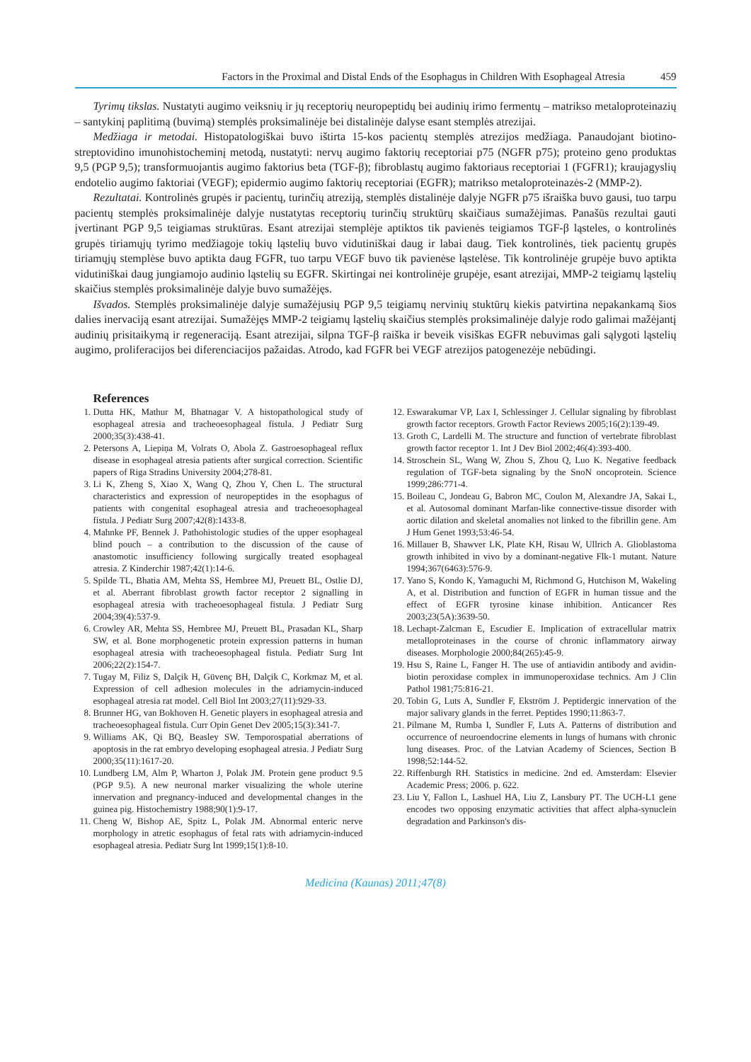Factors in the Proximal and Distal Ends of the Esophagus in Children With Esophageal Atresia 459
Tyrimų tikslas. Nustatyti augimo veiksnių ir jų receptorių neuropeptidų bei audinių irimo fermentų – matrikso metaloproteinazių – santykinį paplitimą (buvimą) stemplės proksimalinėje bei distalinėje dalyse esant stemplės atrezijai.
Medžiaga ir metodai. Histopatologiškai buvo ištirta 15-kos pacientų stemplės atrezijos medžiaga. Panaudojant biotino-streptovidino imunohistocheminį metodą, nustatyti: nervų augimo faktorių receptoriai p75 (NGFR p75); proteino geno produktas 9,5 (PGP 9,5); transformuojantis augimo faktorius beta (TGF-β); fibroblastų augimo faktoriaus receptoriai 1 (FGFR1); kraujagyslių endotelio augimo faktoriai (VEGF); epidermio augimo faktorių receptoriai (EGFR); matrikso metaloproteinazės-2 (MMP-2).
Rezultatai. Kontrolinės grupės ir pacientų, turinčių atreziją, stemplės distalinėje dalyje NGFR p75 išraiška buvo gausi, tuo tarpu pacientų stemplės proksimalinėje dalyje nustatytas receptorių turinčių struktūrų skaičiaus sumažėjimas. Panašūs rezultai gauti įvertinant PGP 9,5 teigiamas struktūras. Esant atrezijai stemplėje aptiktos tik pavienės teigiamos TGF-β ląsteles, o kontrolinės grupės tiriamųjų tyrimo medžiagoje tokių ląstelių buvo vidutiniškai daug ir labai daug. Tiek kontrolinės, tiek pacientų grupės tiriamųjų stemplėse buvo aptikta daug FGFR, tuo tarpu VEGF buvo tik pavienėse ląstelėse. Tik kontrolinėje grupėje buvo aptikta vidutiniškai daug jungiamojo audinio ląstelių su EGFR. Skirtingai nei kontrolinėje grupėje, esant atrezijai, MMP-2 teigiamų ląstelių skaičius stemplės proksimalinėje dalyje buvo sumažėjęs.
Išvados. Stemplės proksimalinėje dalyje sumažėjusių PGP 9,5 teigiamų nervinių stuktūrų kiekis patvirtina nepakankamą šios dalies inervaciją esant atrezijai. Sumažėjęs MMP-2 teigiamų ląstelių skaičius stemplės proksimalinėje dalyje rodo galimai mažėjantį audinių prisitaikymą ir regeneraciją. Esant atrezijai, silpna TGF-β raiška ir beveik visiškas EGFR nebuvimas gali sąlygoti ląstelių augimo, proliferacijos bei diferenciacijos pažaidas. Atrodo, kad FGFR bei VEGF atrezijos patogenezėje nebūdingi.
References
1. Dutta HK, Mathur M, Bhatnagar V. A histopathological study of esophageal atresia and tracheoesophageal fistula. J Pediatr Surg 2000;35(3):438-41.
2. Petersons A, Liepiņa M, Volrats O, Abola Z. Gastroesophageal reflux disease in esophageal atresia patients after surgical correction. Scientific papers of Riga Stradins University 2004;278-81.
3. Li K, Zheng S, Xiao X, Wang Q, Zhou Y, Chen L. The structural characteristics and expression of neuropeptides in the esophagus of patients with congenital esophageal atresia and tracheoesophageal fistula. J Pediatr Surg 2007;42(8):1433-8.
4. Mahnke PF, Bennek J. Pathohistologic studies of the upper esophageal blind pouch – a contribution to the discussion of the cause of anastomotic insufficiency following surgically treated esophageal atresia. Z Kinderchir 1987;42(1):14-6.
5. Spilde TL, Bhatia AM, Mehta SS, Hembree MJ, Preuett BL, Ostlie DJ, et al. Aberrant fibroblast growth factor receptor 2 signalling in esophageal atresia with tracheoesophageal fistula. J Pediatr Surg 2004;39(4):537-9.
6. Crowley AR, Mehta SS, Hembree MJ, Preuett BL, Prasadan KL, Sharp SW, et al. Bone morphogenetic protein expression patterns in human esophageal atresia with tracheoesophageal fistula. Pediatr Surg Int 2006;22(2):154-7.
7. Tugay M, Filiz S, Dalçik H, Güvenç BH, Dalçik C, Korkmaz M, et al. Expression of cell adhesion molecules in the adriamycin-induced esophageal atresia rat model. Cell Biol Int 2003;27(11):929-33.
8. Brunner HG, van Bokhoven H. Genetic players in esophageal atresia and tracheoesophageal fistula. Curr Opin Genet Dev 2005;15(3):341-7.
9. Williams AK, Qi BQ, Beasley SW. Temporospatial aberrations of apoptosis in the rat embryo developing esophageal atresia. J Pediatr Surg 2000;35(11):1617-20.
10. Lundberg LM, Alm P, Wharton J, Polak JM. Protein gene product 9.5 (PGP 9.5). A new neuronal marker visualizing the whole uterine innervation and pregnancy-induced and developmental changes in the guinea pig. Histochemistry 1988;90(1):9-17.
11. Cheng W, Bishop AE, Spitz L, Polak JM. Abnormal enteric nerve morphology in atretic esophagus of fetal rats with adriamycin-induced esophageal atresia. Pediatr Surg Int 1999;15(1):8-10.
12. Eswarakumar VP, Lax I, Schlessinger J. Cellular signaling by fibroblast growth factor receptors. Growth Factor Reviews 2005;16(2):139-49.
13. Groth C, Lardelli M. The structure and function of vertebrate fibroblast growth factor receptor 1. Int J Dev Biol 2002;46(4):393-400.
14. Stroschein SL, Wang W, Zhou S, Zhou Q, Luo K. Negative feedback regulation of TGF-beta signaling by the SnoN oncoprotein. Science 1999;286:771-4.
15. Boileau C, Jondeau G, Babron MC, Coulon M, Alexandre JA, Sakai L, et al. Autosomal dominant Marfan-like connective-tissue disorder with aortic dilation and skeletal anomalies not linked to the fibrillin gene. Am J Hum Genet 1993;53:46-54.
16. Millauer B, Shawver LK, Plate KH, Risau W, Ullrich A. Glioblastoma growth inhibited in vivo by a dominant-negative Flk-1 mutant. Nature 1994;367(6463):576-9.
17. Yano S, Kondo K, Yamaguchi M, Richmond G, Hutchison M, Wakeling A, et al. Distribution and function of EGFR in human tissue and the effect of EGFR tyrosine kinase inhibition. Anticancer Res 2003;23(5A):3639-50.
18. Lechapt-Zalcman E, Escudier E. Implication of extracellular matrix metalloproteinases in the course of chronic inflammatory airway diseases. Morphologie 2000;84(265):45-9.
19. Hsu S, Raine L, Fanger H. The use of antiavidin antibody and avidin-biotin peroxidase complex in immunoperoxidase technics. Am J Clin Pathol 1981;75:816-21.
20. Tobin G, Luts A, Sundler F, Ekström J. Peptidergic innervation of the major salivary glands in the ferret. Peptides 1990;11:863-7.
21. Pilmane M, Rumba I, Sundler F, Luts A. Patterns of distribution and occurrence of neuroendocrine elements in lungs of humans with chronic lung diseases. Proc. of the Latvian Academy of Sciences, Section B 1998;52:144-52.
22. Riffenburgh RH. Statistics in medicine. 2nd ed. Amsterdam: Elsevier Academic Press; 2006. p. 622.
23. Liu Y, Fallon L, Lashuel HA, Liu Z, Lansbury PT. The UCH-L1 gene encodes two opposing enzymatic activities that affect alpha-synuclein degradation and Parkinson's dis-
Medicina (Kaunas) 2011;47(8)